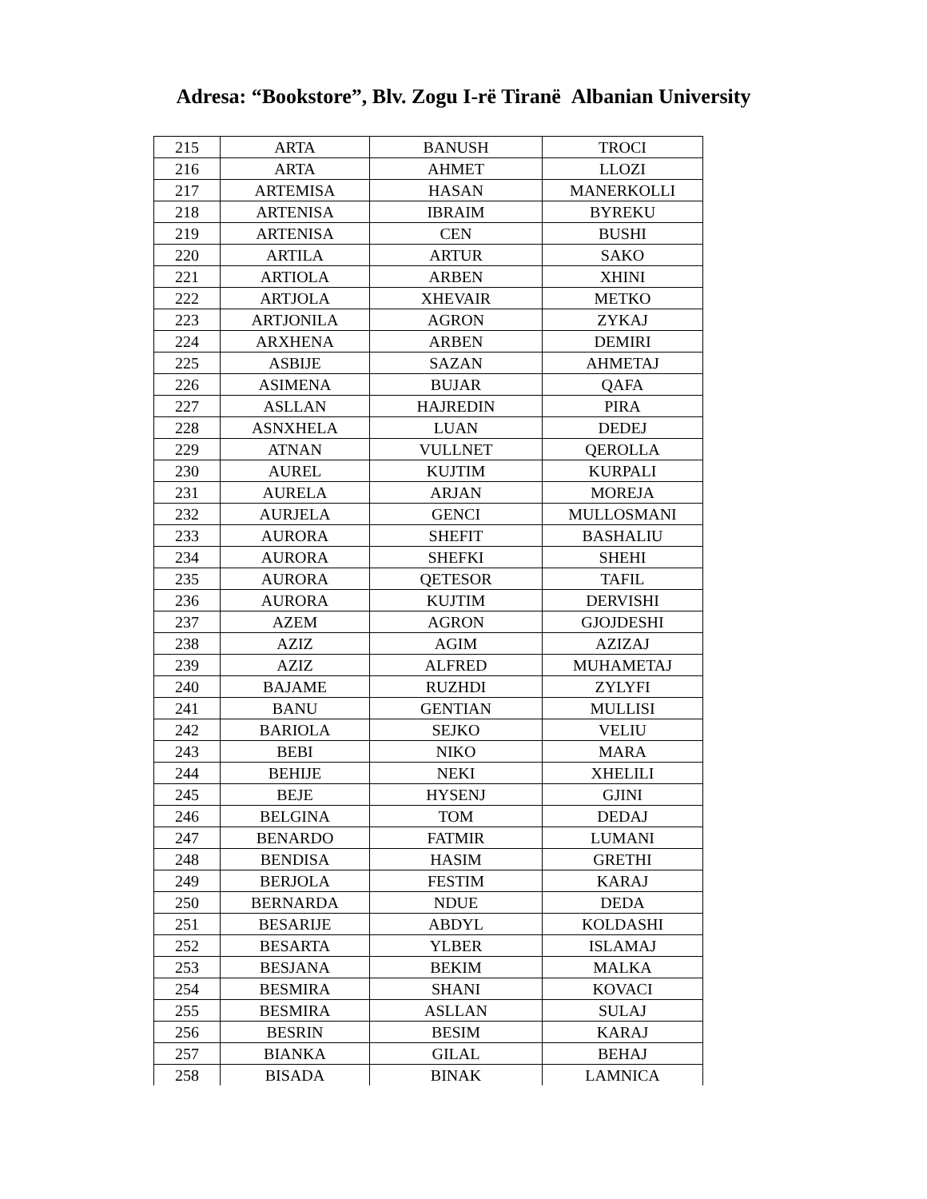Adresa: “Bookstore”, Blv. Zogu I-rë Tiranë Albanian University
| 215 | ARTA | BANUSH | TROCI |
| 216 | ARTA | AHMET | LLOZI |
| 217 | ARTEMISA | HASAN | MANERKOLLI |
| 218 | ARTENISA | IBRAIM | BYREKU |
| 219 | ARTENISA | CEN | BUSHI |
| 220 | ARTILA | ARTUR | SAKO |
| 221 | ARTIOLA | ARBEN | XHINI |
| 222 | ARTJOLA | XHEVAIR | METKO |
| 223 | ARTJONILA | AGRON | ZYKAJ |
| 224 | ARXHENA | ARBEN | DEMIRI |
| 225 | ASBIJE | SAZAN | AHMETAJ |
| 226 | ASIMENA | BUJAR | QAFA |
| 227 | ASLLAN | HAJREDIN | PIRA |
| 228 | ASNXHELA | LUAN | DEDEJ |
| 229 | ATNAN | VULLNET | QEROLLA |
| 230 | AUREL | KUJTIM | KURPALI |
| 231 | AURELA | ARJAN | MOREJA |
| 232 | AURJELA | GENCI | MULLOSMANI |
| 233 | AURORA | SHEFIT | BASHALIU |
| 234 | AURORA | SHEFKI | SHEHI |
| 235 | AURORA | QETESOR | TAFIL |
| 236 | AURORA | KUJTIM | DERVISHI |
| 237 | AZEM | AGRON | GJOJDESHI |
| 238 | AZIZ | AGIM | AZIZAJ |
| 239 | AZIZ | ALFRED | MUHAMETAJ |
| 240 | BAJAME | RUZHDI | ZYLYFI |
| 241 | BANU | GENTIAN | MULLISI |
| 242 | BARIOLA | SEJKO | VELIU |
| 243 | BEBI | NIKO | MARA |
| 244 | BEHIJE | NEKI | XHELILI |
| 245 | BEJE | HYSENJ | GJINI |
| 246 | BELGINA | TOM | DEDAJ |
| 247 | BENARDO | FATMIR | LUMANI |
| 248 | BENDISA | HASIM | GRETHI |
| 249 | BERJOLA | FESTIM | KARAJ |
| 250 | BERNARDA | NDUE | DEDA |
| 251 | BESARIJE | ABDYL | KOLDASHI |
| 252 | BESARTA | YLBER | ISLAMAJ |
| 253 | BESJANA | BEKIM | MALKA |
| 254 | BESMIRA | SHANI | KOVACI |
| 255 | BESMIRA | ASLLAN | SULAJ |
| 256 | BESRIN | BESIM | KARAJ |
| 257 | BIANKA | GILAL | BEHAJ |
| 258 | BISADA | BINAK | LAMNICA |